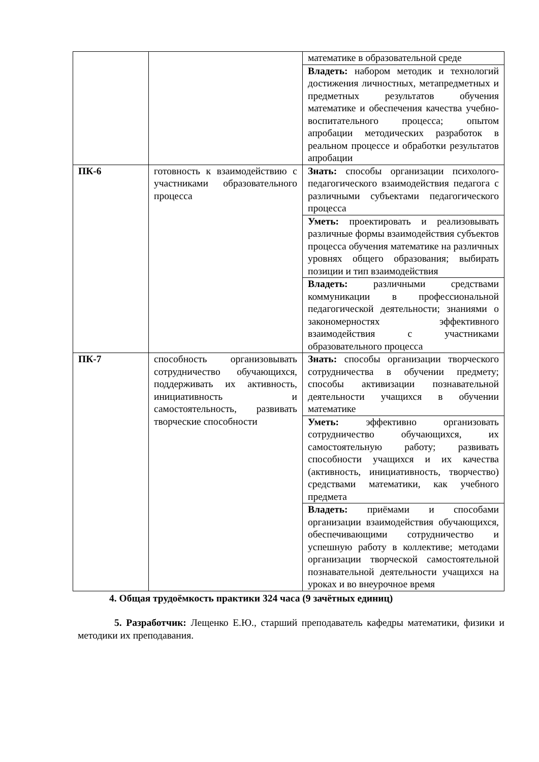| | | математике в образовательной среде |
| | | Владеть: набором методик и технологий достижения личностных, метапредметных и предметных результатов обучения математике и обеспечения качества учебно-воспитательного процесса; опытом апробации методических разработок в реальном процессе и обработки результатов апробации |
| ПК-6 | готовность к взаимодействию с участниками образовательного процесса | Знать: способы организации психолого-педагогического взаимодействия педагога с различными субъектами педагогического процесса |
| | | Уметь: проектировать и реализовывать различные формы взаимодействия субъектов процесса обучения математике на различных уровнях общего образования; выбирать позиции и тип взаимодействия |
| | | Владеть: различными средствами коммуникации в профессиональной педагогической деятельности; знаниями о закономерностях эффективного взаимодействия с участниками образовательного процесса |
| ПК-7 | способность организовывать сотрудничество обучающихся, поддерживать их активность, инициативность и самостоятельность, развивать творческие способности | Знать: способы организации творческого сотрудничества в обучении предмету; способы активизации познавательной деятельности учащихся в обучении математике |
| | | Уметь: эффективно организовать сотрудничество обучающихся, их самостоятельную работу; развивать способности учащихся и их качества (активность, инициативность, творчество) средствами математики, как учебного предмета |
| | | Владеть: приёмами и способами организации взаимодействия обучающихся, обеспечивающими сотрудничество и успешную работу в коллективе; методами организации творческой самостоятельной познавательной деятельности учащихся на уроках и во внеурочное время |
4. Общая трудоёмкость практики 324 часа (9 зачётных единиц)
5. Разработчик: Лещенко Е.Ю., старший преподаватель кафедры математики, физики и методики их преподавания.